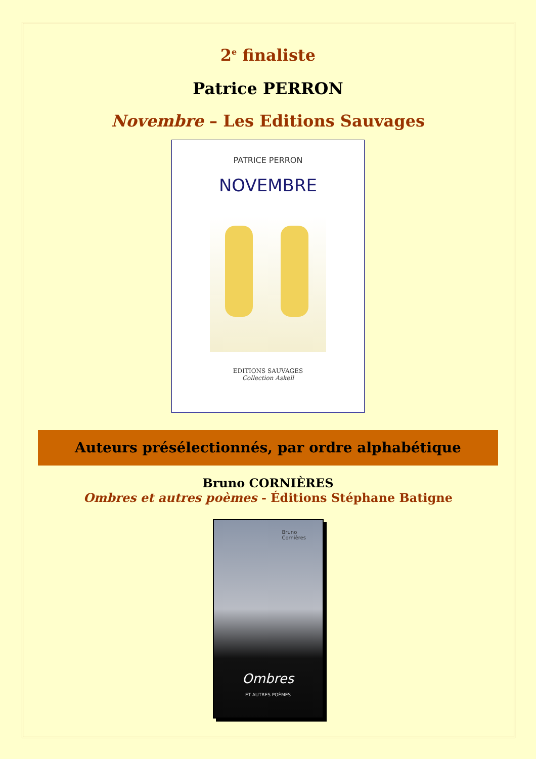2<sup>e</sup> finaliste
Patrice PERRON
Novembre – Les Editions Sauvages
PATRICE PERRON
NOVEMBRE
EDITIONS SAUVAGES
Collection Askell
Auteurs présélectionnés, par ordre alphabétique
Bruno CORNIÈRES
Ombres et autres poèmes - Éditions Stéphane Batigne
Bruno
Cornières
Ombres
ET AUTRES POÈMES